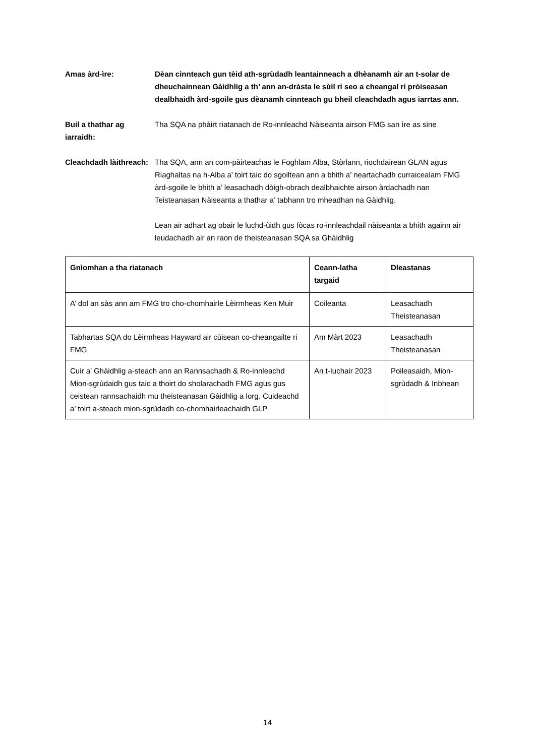Amas àrd-ìre: Dèan cinnteach gun tèid ath-sgrùdadh leantainneach a dhèanamh air an t-solar de dheuchainnean Gàidhlig a th’ ann an-dràsta le sùil ri seo a cheangal ri pròiseasan dealbhaidh àrd-sgoile gus dèanamh cinnteach gu bheil cleachdadh agus iarrtas ann.
Buil a thathar ag iarraidh:
Tha SQA na phàirt riatanach de Ro-innleachd Nàiseanta airson FMG san ìre as sine
Cleachdadh làithreach:
Tha SQA, ann an com-pàirteachas le Foghlam Alba, Stòrlann, riochdairean GLAN agus Riaghaltas na h-Alba a’ toirt taic do sgoiltean ann a bhith a’ neartachadh curraicealam FMG àrd-sgoile le bhith a’ leasachadh dòigh-obrach dealbhaichte airson àrdachadh nan Teisteanasan Nàiseanta a thathar a’ tabhann tro mheadhan na Gàidhlig.
Lean air adhart ag obair le luchd-ùidh gus fòcas ro-innleachdail nàiseanta a bhith againn air leudachadh air an raon de theisteanasan SQA sa Ghàidhlig
| Gnìomhan a tha riatanach | Ceann-latha targaid | Dleastanas |
| --- | --- | --- |
| A’ dol an sàs ann am FMG tro cho-chomhairle Lèirmheas Ken Muir | Coileanta | Leasachadh Theisteanasan |
| Tabhartas SQA do Lèirmheas Hayward air cùisean co-cheangailte ri FMG | Am Màrt 2023 | Leasachadh Theisteanasan |
| Cuir a’ Ghàidhlig a-steach ann an Rannsachadh & Ro-innleachd Mion-sgrùdaidh gus taic a thoirt do sholarachadh FMG agus gus ceistean rannsachaidh mu theisteanasan Gàidhlig a lorg. Cuideachd a’ toirt a-steach mion-sgrùdadh co-chomhairleachaidh GLP | An t-Iuchair 2023 | Poileasaidh, Mion-sgrùdadh & Inbhean |
14